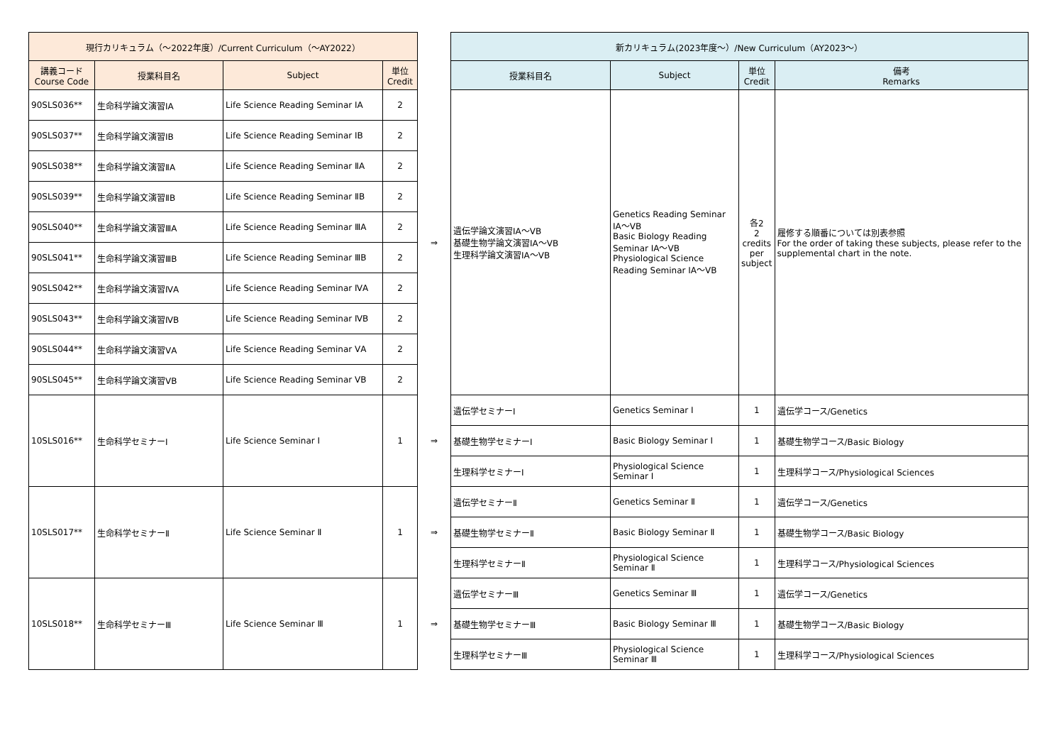| 現行カリキュラム（～2022年度）/Current Curriculum（～AY2022） | | | | | 新カリキュラム(2023年度～）/New Curriculum（AY2023～） | | | |
| --- | --- | --- | --- | --- | --- | --- | --- | --- |
| 講義コード Course Code | 授業科目名 | Subject | 単位 Credit | | 授業科目名 | Subject | 単位 Credit | 備考 Remarks |
| 90SLS036** | 生命科学論文演習ⅠA | Life Science Reading Seminar ⅠA | 2 | ⇒ | 遺伝学論文演習ⅠA～ⅤB 基礎生物学論文演習ⅠA～ⅤB 生理科学論文演習ⅠA～ⅤB | Genetics Reading Seminar ⅠA～ⅤB Basic Biology Reading Seminar ⅠA～ⅤB Physiological Science Reading Seminar ⅠA～ⅤB | 各2 2 credits per subject | 履修する順番については別表参照 For the order of taking these subjects, please refer to the supplemental chart in the note. |
| 90SLS037** | 生命科学論文演習ⅠB | Life Science Reading Seminar ⅠB | 2 | | | | | |
| 90SLS038** | 生命科学論文演習ⅡA | Life Science Reading Seminar ⅡA | 2 | | | | | |
| 90SLS039** | 生命科学論文演習ⅡB | Life Science Reading Seminar ⅡB | 2 | | | | | |
| 90SLS040** | 生命科学論文演習ⅢA | Life Science Reading Seminar ⅢA | 2 | | | | | |
| 90SLS041** | 生命科学論文演習ⅢB | Life Science Reading Seminar ⅢB | 2 | | | | | |
| 90SLS042** | 生命科学論文演習ⅣA | Life Science Reading Seminar ⅣA | 2 | | | | | |
| 90SLS043** | 生命科学論文演習ⅣB | Life Science Reading Seminar ⅣB | 2 | | | | | |
| 90SLS044** | 生命科学論文演習ⅤA | Life Science Reading Seminar ⅤA | 2 | | | | | |
| 90SLS045** | 生命科学論文演習ⅤB | Life Science Reading Seminar ⅤB | 2 | | | | | |
| 10SLS016** | 生命科学セミナーⅠ | Life Science Seminar Ⅰ | 1 | ⇒ | 遺伝学セミナーⅠ | Genetics Seminar Ⅰ | 1 | 遺伝学コース/Genetics |
| | | | | | 基礎生物学セミナーⅠ | Basic Biology Seminar Ⅰ | 1 | 基礎生物学コース/Basic Biology |
| | | | | | 生理科学セミナーⅠ | Physiological Science Seminar Ⅰ | 1 | 生理科学コース/Physiological Sciences |
| 10SLS017** | 生命科学セミナーⅡ | Life Science Seminar Ⅱ | 1 | ⇒ | 遺伝学セミナーⅡ | Genetics Seminar Ⅱ | 1 | 遺伝学コース/Genetics |
| | | | | | 基礎生物学セミナーⅡ | Basic Biology Seminar Ⅱ | 1 | 基礎生物学コース/Basic Biology |
| | | | | | 生理科学セミナーⅡ | Physiological Science Seminar Ⅱ | 1 | 生理科学コース/Physiological Sciences |
| 10SLS018** | 生命科学セミナーⅢ | Life Science Seminar Ⅲ | 1 | ⇒ | 遺伝学セミナーⅢ | Genetics Seminar Ⅲ | 1 | 遺伝学コース/Genetics |
| | | | | | 基礎生物学セミナーⅢ | Basic Biology Seminar Ⅲ | 1 | 基礎生物学コース/Basic Biology |
| | | | | | 生理科学セミナーⅢ | Physiological Science Seminar Ⅲ | 1 | 生理科学コース/Physiological Sciences |